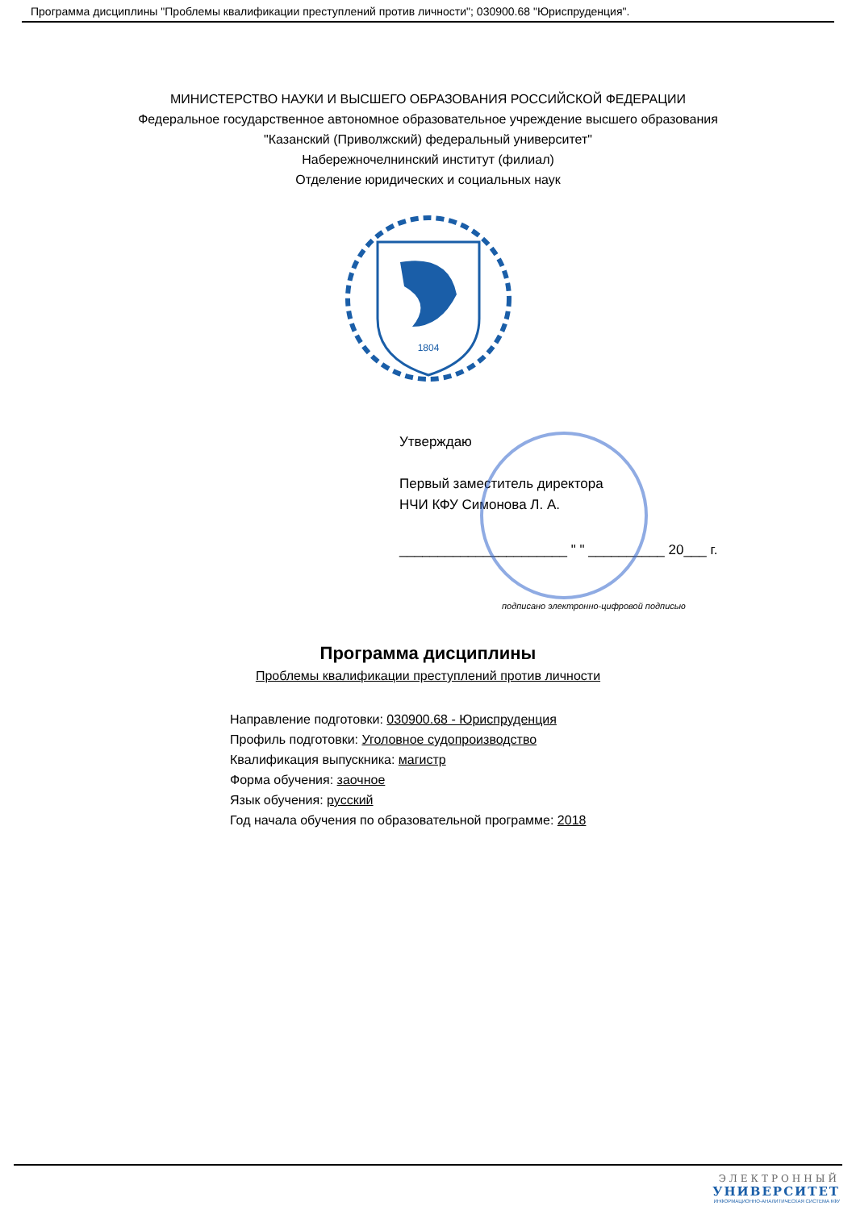Программа дисциплины "Проблемы квалификации преступлений против личности"; 030900.68 "Юриспруденция".
МИНИСТЕРСТВО НАУКИ И ВЫСШЕГО ОБРАЗОВАНИЯ РОССИЙСКОЙ ФЕДЕРАЦИИ
Федеральное государственное автономное образовательное учреждение высшего образования
"Казанский (Приволжский) федеральный университет"
Набережночелнинский институт (филиал)
Отделение юридических и социальных наук
1804
Утверждаю
Первый заместитель директора
НЧИ КФУ Симонова Л. А.
______________________ " " __________ 20___ г.
подписано электронно-цифровой подписью
Программа дисциплины
Проблемы квалификации преступлений против личности
Направление подготовки: 030900.68 - Юриспруденция
Профиль подготовки: Уголовное судопроизводство
Квалификация выпускника: магистр
Форма обучения: заочное
Язык обучения: русский
Год начала обучения по образовательной программе: 2018
ЭЛЕКТРОННЫЙ
УНИВЕРСИТЕТ
ИНФОРМАЦИОННО-АНАЛИТИЧЕСКАЯ СИСТЕМА КФУ